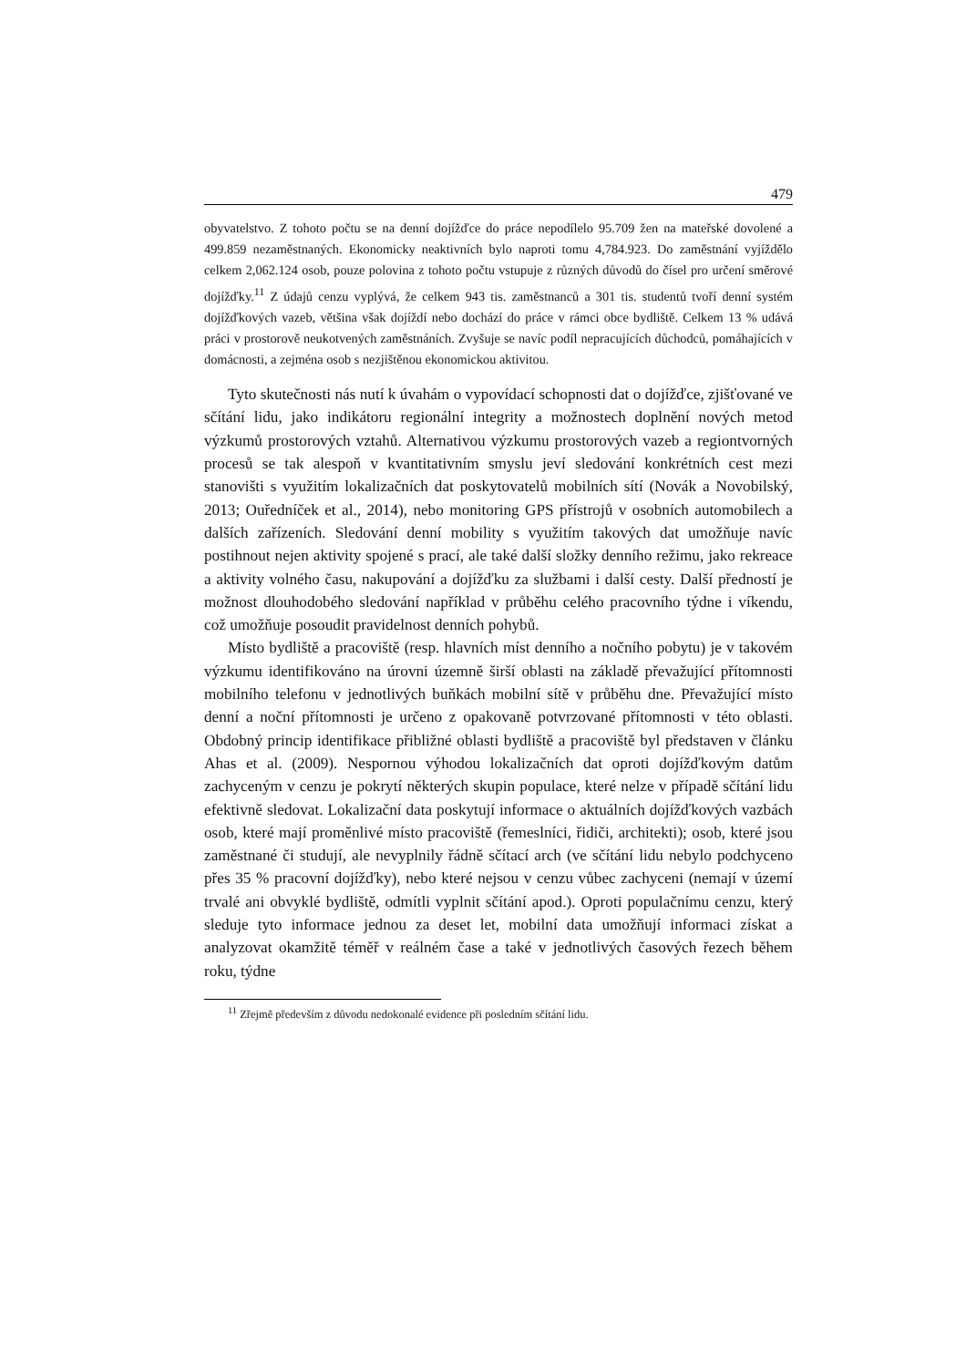479
obyvatelstvo. Z tohoto počtu se na denní dojížďce do práce nepodílelo 95.709 žen na mateřské dovolené a 499.859 nezaměstnaných. Ekonomicky neaktivních bylo naproti tomu 4,784.923. Do zaměstnání vyjíždělo celkem 2,062.124 osob, pouze polovina z tohoto počtu vstupuje z různých důvodů do čísel pro určení směrové dojížďky.<sup>11</sup> Z údajů cenzu vyplývá, že celkem 943 tis. zaměstnanců a 301 tis. studentů tvoří denní systém dojížďkových vazeb, většina však dojíždí nebo dochází do práce v rámci obce bydliště. Celkem 13 % udává práci v prostorově neukotvených zaměstnáních. Zvyšuje se navíc podíl nepracujících důchodců, pomáhajících v domácnosti, a zejména osob s nezjištěnou ekonomickou aktivitou.
Tyto skutečnosti nás nutí k úvahám o vypovídací schopnosti dat o dojížďce, zjišťované ve sčítání lidu, jako indikátoru regionální integrity a možnostech doplnění nových metod výzkumů prostorových vztahů. Alternativou výzkumu prostorových vazeb a regiontvorných procesů se tak alespoň v kvantitativním smyslu jeví sledování konkrétních cest mezi stanovišti s využitím lokalizačních dat poskytovatelů mobilních sítí (Novák a Novobilský, 2013; Ouředníček et al., 2014), nebo monitoring GPS přístrojů v osobních automobilech a dalších zařízeních. Sledování denní mobility s využitím takových dat umožňuje navíc postihnout nejen aktivity spojené s prací, ale také další složky denního režimu, jako rekreace a aktivity volného času, nakupování a dojížďku za službami i další cesty. Další předností je možnost dlouhodobého sledování například v průběhu celého pracovního týdne i víkendu, což umožňuje posoudit pravidelnost denních pohybů.
Místo bydliště a pracoviště (resp. hlavních míst denního a nočního pobytu) je v takovém výzkumu identifikováno na úrovni územně širší oblasti na základě převažující přítomnosti mobilního telefonu v jednotlivých buňkách mobilní sítě v průběhu dne. Převažující místo denní a noční přítomnosti je určeno z opakovaně potvrzované přítomnosti v této oblasti. Obdobný princip identifikace přibližné oblasti bydliště a pracoviště byl představen v článku Ahas et al. (2009). Nespornou výhodou lokalizačních dat oproti dojížďkovým datům zachyceným v cenzu je pokrytí některých skupin populace, které nelze v případě sčítání lidu efektivně sledovat. Lokalizační data poskytují informace o aktuálních dojížďkových vazbách osob, které mají proměnlivé místo pracoviště (řemeslníci, řidiči, architekti); osob, které jsou zaměstnané či studují, ale nevyplnily řádně sčítací arch (ve sčítání lidu nebylo podchyceno přes 35 % pracovní dojížďky), nebo které nejsou v cenzu vůbec zachyceni (nemají v území trvalé ani obvyklé bydliště, odmítli vyplnit sčítání apod.). Oproti populačnímu cenzu, který sleduje tyto informace jednou za deset let, mobilní data umožňují informaci získat a analyzovat okamžitě téměř v reálném čase a také v jednotlivých časových řezech během roku, týdne
<sup>11</sup> Zřejmě především z důvodu nedokonalé evidence při posledním sčítání lidu.